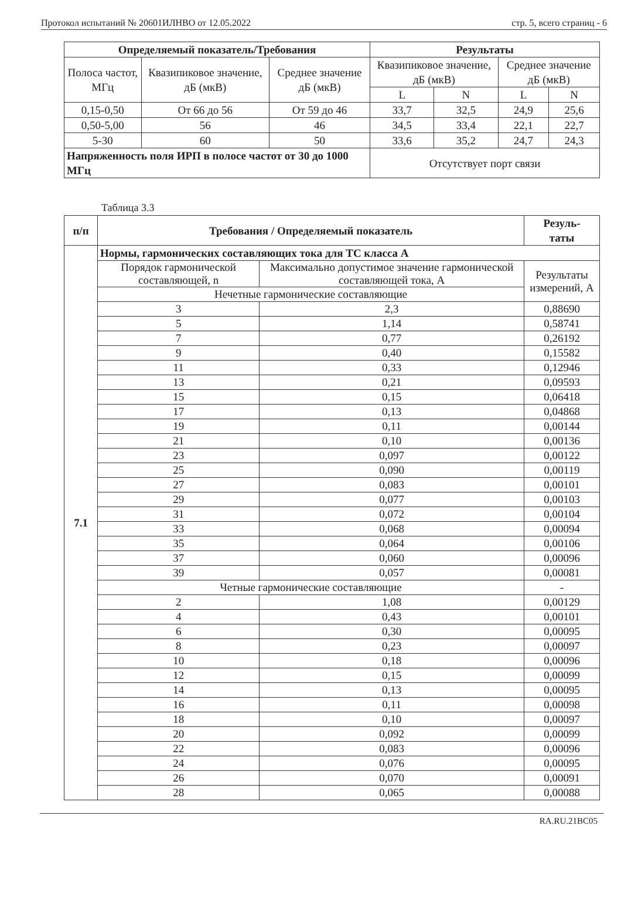Протокол испытаний № 20601ИЛНВО от 12.05.2022 стр. 5, всего страниц - 6
| Определяемый показатель/Требования | | | Результаты | | | |
| --- | --- | --- | --- | --- | --- | --- |
| Полоса частот, МГц | Квазипиковое значение, дБ (мкВ) | Среднее значение дБ (мкВ) | Квазипиковое значение, дБ (мкВ) | | Среднее значение дБ (мкВ) | |
| | | | L | N | L | N |
| 0,15-0,50 | От 66 до 56 | От 59 до 46 | 33,7 | 32,5 | 24,9 | 25,6 |
| 0,50-5,00 | 56 | 46 | 34,5 | 33,4 | 22,1 | 22,7 |
| 5-30 | 60 | 50 | 33,6 | 35,2 | 24,7 | 24,3 |
| Напряженность поля ИРП в полосе частот от 30 до 1000 МГц | | | Отсутствует порт связи | | | |
Таблица 3.3
| п/п | Требования / Определяемый показатель | | Резуль- таты |
| --- | --- | --- | --- |
| 7.1 | Нормы, гармонических составляющих тока для ТС класса А | | |
| | Порядок гармонической составляющей, n | Максимально допустимое значение гармонической составляющей тока, А | Результаты измерений, А |
| | Нечетные гармонические составляющие | | |
| | 3 | 2,3 | 0,88690 |
| | 5 | 1,14 | 0,58741 |
| | 7 | 0,77 | 0,26192 |
| | 9 | 0,40 | 0,15582 |
| | 11 | 0,33 | 0,12946 |
| | 13 | 0,21 | 0,09593 |
| | 15 | 0,15 | 0,06418 |
| | 17 | 0,13 | 0,04868 |
| | 19 | 0,11 | 0,00144 |
| | 21 | 0,10 | 0,00136 |
| | 23 | 0,097 | 0,00122 |
| | 25 | 0,090 | 0,00119 |
| | 27 | 0,083 | 0,00101 |
| | 29 | 0,077 | 0,00103 |
| | 31 | 0,072 | 0,00104 |
| | 33 | 0,068 | 0,00094 |
| | 35 | 0,064 | 0,00106 |
| | 37 | 0,060 | 0,00096 |
| | 39 | 0,057 | 0,00081 |
| | Четные гармонические составляющие | | - |
| | 2 | 1,08 | 0,00129 |
| | 4 | 0,43 | 0,00101 |
| | 6 | 0,30 | 0,00095 |
| | 8 | 0,23 | 0,00097 |
| | 10 | 0,18 | 0,00096 |
| | 12 | 0,15 | 0,00099 |
| | 14 | 0,13 | 0,00095 |
| | 16 | 0,11 | 0,00098 |
| | 18 | 0,10 | 0,00097 |
| | 20 | 0,092 | 0,00099 |
| | 22 | 0,083 | 0,00096 |
| | 24 | 0,076 | 0,00095 |
| | 26 | 0,070 | 0,00091 |
| | 28 | 0,065 | 0,00088 |
RA.RU.21BC05